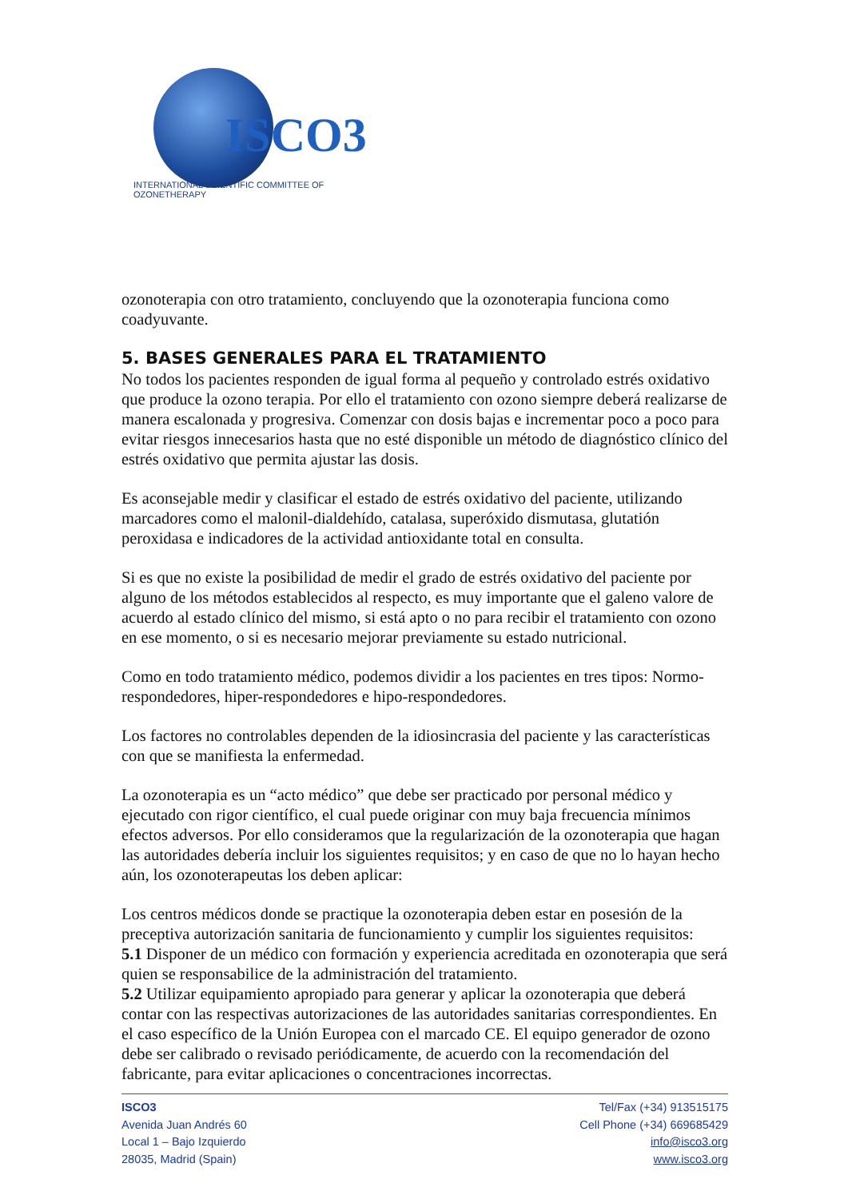ISCO3
INTERNATIONAL SCIENTIFIC COMMITTEE OF OZONETHERAPY
ozonoterapia con otro tratamiento, concluyendo que la ozonoterapia funciona como coadyuvante.
5. BASES GENERALES PARA EL TRATAMIENTO
No todos los pacientes responden de igual forma al pequeño y controlado estrés oxidativo que produce la ozono terapia. Por ello el tratamiento con ozono siempre deberá realizarse de manera escalonada y progresiva. Comenzar con dosis bajas e incrementar poco a poco para evitar riesgos innecesarios hasta que no esté disponible un método de diagnóstico clínico del estrés oxidativo que permita ajustar las dosis.
Es aconsejable medir y clasificar el estado de estrés oxidativo del paciente, utilizando marcadores como el malonil-dialdehído, catalasa, superóxido dismutasa, glutatión peroxidasa e indicadores de la actividad antioxidante total en consulta.
Si es que no existe la posibilidad de medir el grado de estrés oxidativo del paciente por alguno de los métodos establecidos al respecto, es muy importante que el galeno valore de acuerdo al estado clínico del mismo, si está apto o no para recibir el tratamiento con ozono en ese momento, o si es necesario mejorar previamente su estado nutricional.
Como en todo tratamiento médico, podemos dividir a los pacientes en tres tipos: Normo-respondedores, hiper-respondedores e hipo-respondedores.
Los factores no controlables dependen de la idiosincrasia del paciente y las características con que se manifiesta la enfermedad.
La ozonoterapia es un “acto médico” que debe ser practicado por personal médico y ejecutado con rigor científico, el cual puede originar con muy baja frecuencia mínimos efectos adversos. Por ello consideramos que la regularización de la ozonoterapia que hagan las autoridades debería incluir los siguientes requisitos; y en caso de que no lo hayan hecho aún, los ozonoterapeutas los deben aplicar:
Los centros médicos donde se practique la ozonoterapia deben estar en posesión de la preceptiva autorización sanitaria de funcionamiento y cumplir los siguientes requisitos:
5.1 Disponer de un médico con formación y experiencia acreditada en ozonoterapia que será quien se responsabilice de la administración del tratamiento.
5.2 Utilizar equipamiento apropiado para generar y aplicar la ozonoterapia que deberá contar con las respectivas autorizaciones de las autoridades sanitarias correspondientes. En el caso específico de la Unión Europea con el marcado CE. El equipo generador de ozono debe ser calibrado o revisado periódicamente, de acuerdo con la recomendación del fabricante, para evitar aplicaciones o concentraciones incorrectas.
ISCO3
Avenida Juan Andrés 60
Local 1 – Bajo Izquierdo
28035, Madrid (Spain)
Tel/Fax (+34) 913515175
Cell Phone (+34) 669685429
info@isco3.org
www.isco3.org